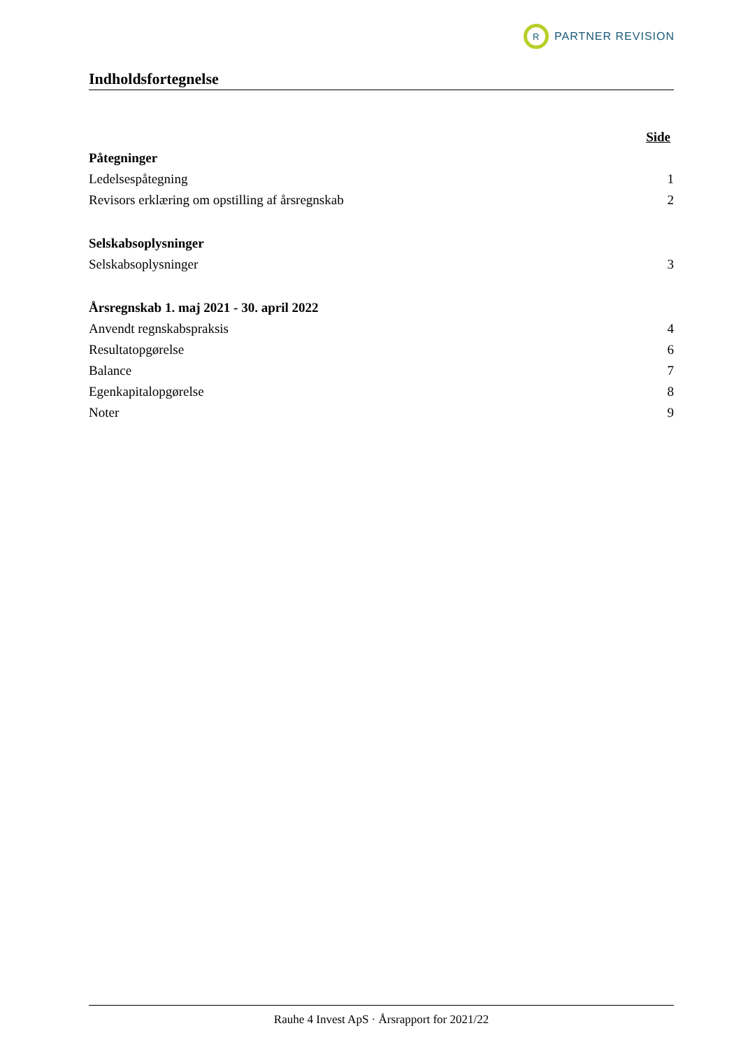R
PARTNER REVISION
Indholdsfortegnelse
Side
Påtegninger
Ledelsespåtegning 1
Revisors erklæring om opstilling af årsregnskab 2
Selskabsoplysninger
Selskabsoplysninger 3
Årsregnskab 1. maj 2021 - 30. april 2022
Anvendt regnskabspraksis 4
Resultatopgørelse 6
Balance 7
Egenkapitalopgørelse 8
Noter 9
Rauhe 4 Invest ApS · Årsrapport for 2021/22